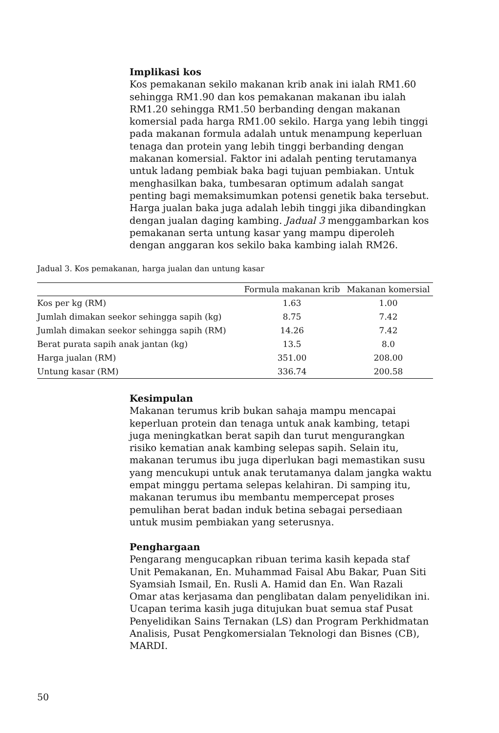Implikasi kos
Kos pemakanan sekilo makanan krib anak ini ialah RM1.60 sehingga RM1.90 dan kos pemakanan makanan ibu ialah RM1.20 sehingga RM1.50 berbanding dengan makanan komersial pada harga RM1.00 sekilo. Harga yang lebih tinggi pada makanan formula adalah untuk menampung keperluan tenaga dan protein yang lebih tinggi berbanding dengan makanan komersial. Faktor ini adalah penting terutamanya untuk ladang pembiak baka bagi tujuan pembiakan. Untuk menghasilkan baka, tumbesaran optimum adalah sangat penting bagi memaksimumkan potensi genetik baka tersebut. Harga jualan baka juga adalah lebih tinggi jika dibandingkan dengan jualan daging kambing. Jadual 3 menggambarkan kos pemakanan serta untung kasar yang mampu diperoleh dengan anggaran kos sekilo baka kambing ialah RM26.
Jadual 3. Kos pemakanan, harga jualan dan untung kasar
| | Formula makanan krib | Makanan komersial |
| --- | --- | --- |
| Kos per kg (RM) | 1.63 | 1.00 |
| Jumlah dimakan seekor sehingga sapih (kg) | 8.75 | 7.42 |
| Jumlah dimakan seekor sehingga sapih (RM) | 14.26 | 7.42 |
| Berat purata sapih anak jantan (kg) | 13.5 | 8.0 |
| Harga jualan (RM) | 351.00 | 208.00 |
| Untung kasar (RM) | 336.74 | 200.58 |
Kesimpulan
Makanan terumus krib bukan sahaja mampu mencapai keperluan protein dan tenaga untuk anak kambing, tetapi juga meningkatkan berat sapih dan turut mengurangkan risiko kematian anak kambing selepas sapih. Selain itu, makanan terumus ibu juga diperlukan bagi memastikan susu yang mencukupi untuk anak terutamanya dalam jangka waktu empat minggu pertama selepas kelahiran. Di samping itu, makanan terumus ibu membantu mempercepat proses pemulihan berat badan induk betina sebagai persediaan untuk musim pembiakan yang seterusnya.
Penghargaan
Pengarang mengucapkan ribuan terima kasih kepada staf Unit Pemakanan, En. Muhammad Faisal Abu Bakar, Puan Siti Syamsiah Ismail, En. Rusli A. Hamid dan En. Wan Razali Omar atas kerjasama dan penglibatan dalam penyelidikan ini. Ucapan terima kasih juga ditujukan buat semua staf Pusat Penyelidikan Sains Ternakan (LS) dan Program Perkhidmatan Analisis, Pusat Pengkomersialan Teknologi dan Bisnes (CB), MARDI.
50